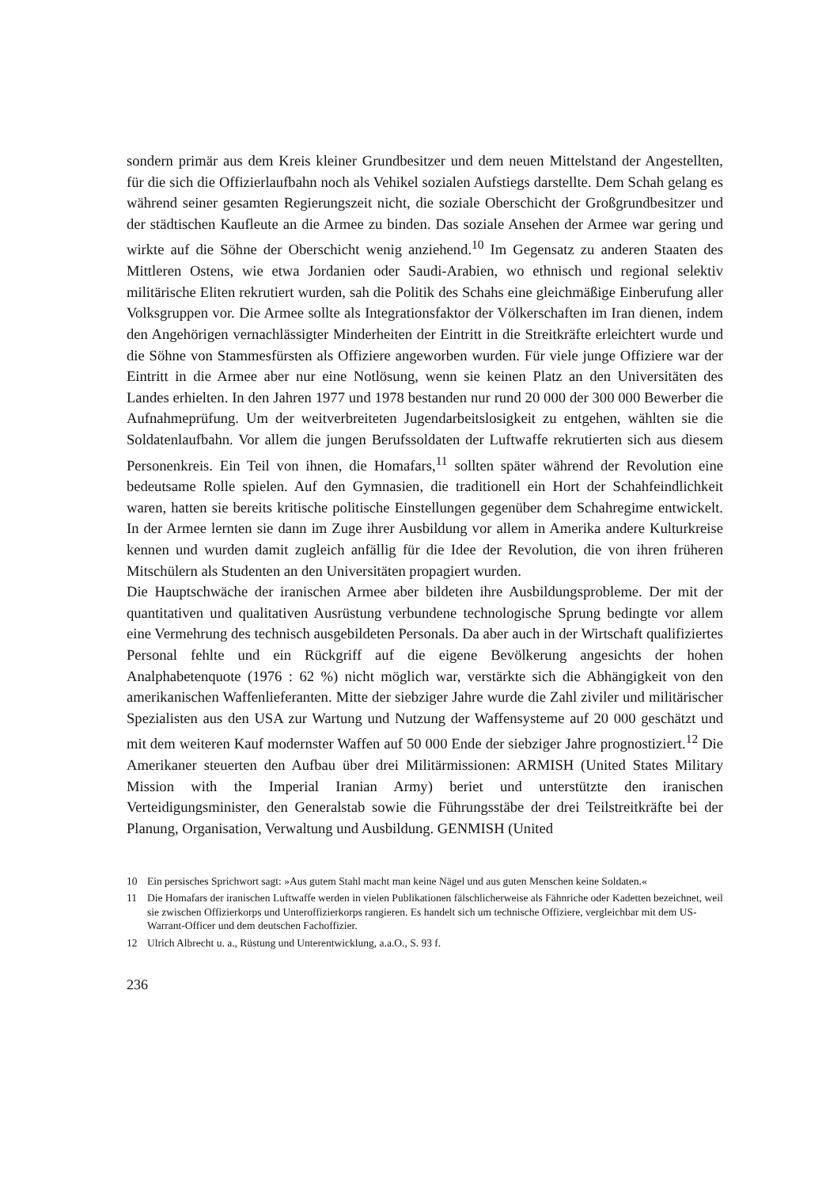sondern primär aus dem Kreis kleiner Grundbesitzer und dem neuen Mittelstand der Angestellten, für die sich die Offizierlaufbahn noch als Vehikel sozialen Aufstiegs darstellte. Dem Schah gelang es während seiner gesamten Regierungszeit nicht, die soziale Oberschicht der Großgrundbesitzer und der städtischen Kaufleute an die Armee zu binden. Das soziale Ansehen der Armee war gering und wirkte auf die Söhne der Oberschicht wenig anziehend.<sup>10</sup> Im Gegensatz zu anderen Staaten des Mittleren Ostens, wie etwa Jordanien oder Saudi-Arabien, wo ethnisch und regional selektiv militärische Eliten rekrutiert wurden, sah die Politik des Schahs eine gleichmäßige Einberufung aller Volksgruppen vor. Die Armee sollte als Integrationsfaktor der Völkerschaften im Iran dienen, indem den Angehörigen vernachlässigter Minderheiten der Eintritt in die Streitkräfte erleichtert wurde und die Söhne von Stammesfürsten als Offiziere angeworben wurden. Für viele junge Offiziere war der Eintritt in die Armee aber nur eine Notlösung, wenn sie keinen Platz an den Universitäten des Landes erhielten. In den Jahren 1977 und 1978 bestanden nur rund 20 000 der 300 000 Bewerber die Aufnahmeprüfung. Um der weitverbreiteten Jugendarbeitslosigkeit zu entgehen, wählten sie die Soldatenlaufbahn. Vor allem die jungen Berufssoldaten der Luftwaffe rekrutierten sich aus diesem Personenkreis. Ein Teil von ihnen, die Homafars,<sup>11</sup> sollten später während der Revolution eine bedeutsame Rolle spielen. Auf den Gymnasien, die traditionell ein Hort der Schahfeindlichkeit waren, hatten sie bereits kritische politische Einstellungen gegenüber dem Schahregime entwickelt. In der Armee lernten sie dann im Zuge ihrer Ausbildung vor allem in Amerika andere Kulturkreise kennen und wurden damit zugleich anfällig für die Idee der Revolution, die von ihren früheren Mitschülern als Studenten an den Universitäten propagiert wurden.
Die Hauptschwäche der iranischen Armee aber bildeten ihre Ausbildungsprobleme. Der mit der quantitativen und qualitativen Ausrüstung verbundene technologische Sprung bedingte vor allem eine Vermehrung des technisch ausgebildeten Personals. Da aber auch in der Wirtschaft qualifiziertes Personal fehlte und ein Rückgriff auf die eigene Bevölkerung angesichts der hohen Analphabetenquote (1976 : 62 %) nicht möglich war, verstärkte sich die Abhängigkeit von den amerikanischen Waffenlieferanten. Mitte der siebziger Jahre wurde die Zahl ziviler und militärischer Spezialisten aus den USA zur Wartung und Nutzung der Waffensysteme auf 20 000 geschätzt und mit dem weiteren Kauf modernster Waffen auf 50 000 Ende der siebziger Jahre prognostiziert.<sup>12</sup> Die Amerikaner steuerten den Aufbau über drei Militärmissionen: ARMISH (United States Military Mission with the Imperial Iranian Army) beriet und unterstützte den iranischen Verteidigungsminister, den Generalstab sowie die Führungsstäbe der drei Teilstreitkräfte bei der Planung, Organisation, Verwaltung und Ausbildung. GENMISH (United
10 Ein persisches Sprichwort sagt: »Aus gutem Stahl macht man keine Nägel und aus guten Menschen keine Soldaten.«
11 Die Homafars der iranischen Luftwaffe werden in vielen Publikationen fälschlicherweise als Fähnriche oder Kadetten bezeichnet, weil sie zwischen Offizierkorps und Unteroffizierkorps rangieren. Es handelt sich um technische Offiziere, vergleichbar mit dem US-Warrant-Officer und dem deutschen Fachoffizier.
12 Ulrich Albrecht u. a., Rüstung und Unterentwicklung, a.a.O., S. 93 f.
236